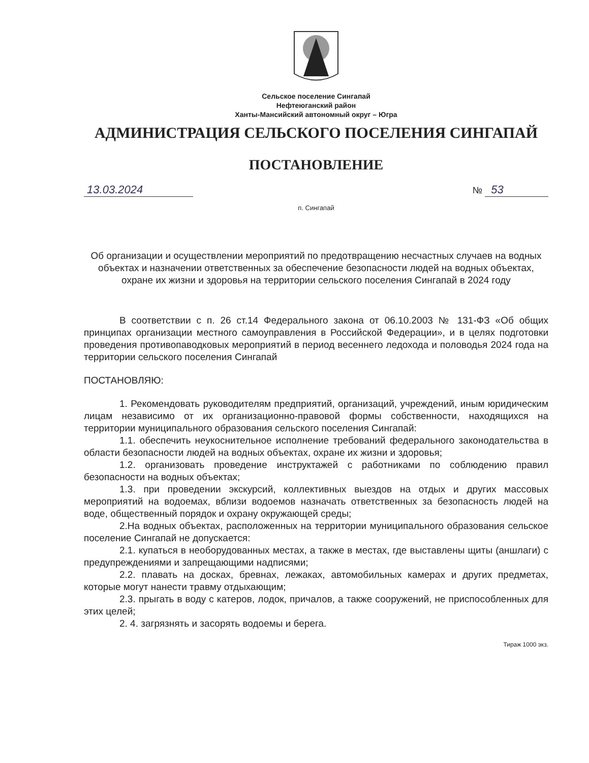Сельское поселение Сингапай
Нефтеюганский район
Ханты-Мансийский автономный округ – Югра
АДМИНИСТРАЦИЯ СЕЛЬСКОГО ПОСЕЛЕНИЯ СИНГАПАЙ
ПОСТАНОВЛЕНИЕ
13.03.2024 № 53
п. Сингапай
Об организации и осуществлении мероприятий по предотвращению несчастных случаев на водных объектах и назначении ответственных за обеспечение безопасности людей на водных объектах, охране их жизни и здоровья на территории сельского поселения Сингапай в 2024 году
В соответствии с п. 26 ст.14 Федерального закона от 06.10.2003 № 131-ФЗ «Об общих принципах организации местного самоуправления в Российской Федерации», и в целях подготовки проведения противопаводковых мероприятий в период весеннего ледохода и половодья 2024 года на территории сельского поселения Сингапай
ПОСТАНОВЛЯЮ:
1. Рекомендовать руководителям предприятий, организаций, учреждений, иным юридическим лицам независимо от их организационно-правовой формы собственности, находящихся на территории муниципального образования сельского поселения Сингапай:
1.1. обеспечить неукоснительное исполнение требований федерального законодательства в области безопасности людей на водных объектах, охране их жизни и здоровья;
1.2. организовать проведение инструктажей с работниками по соблюдению правил безопасности на водных объектах;
1.3. при проведении экскурсий, коллективных выездов на отдых и других массовых мероприятий на водоемах, вблизи водоемов назначать ответственных за безопасность людей на воде, общественный порядок и охрану окружающей среды;
2.На водных объектах, расположенных на территории муниципального образования сельское поселение Сингапай не допускается:
2.1. купаться в необорудованных местах, а также в местах, где выставлены щиты (аншлаги) с предупреждениями и запрещающими надписями;
2.2. плавать на досках, бревнах, лежаках, автомобильных камерах и других предметах, которые могут нанести травму отдыхающим;
2.3. прыгать в воду с катеров, лодок, причалов, а также сооружений, не приспособленных для этих целей;
2. 4. загрязнять и засорять водоемы и берега.
Тираж 1000 экз.